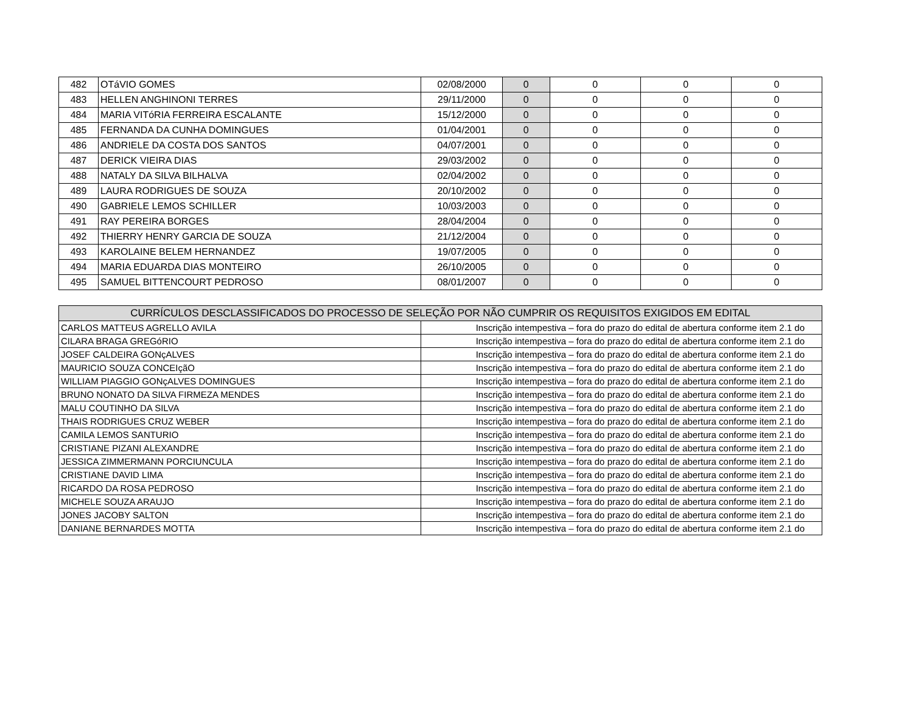| 482 | OTáVIO GOMES | 02/08/2000 | 0 | 0 | 0 | 0 |
| 483 | HELLEN ANGHINONI TERRES | 29/11/2000 | 0 | 0 | 0 | 0 |
| 484 | MARIA VITóRIA FERREIRA ESCALANTE | 15/12/2000 | 0 | 0 | 0 | 0 |
| 485 | FERNANDA DA CUNHA DOMINGUES | 01/04/2001 | 0 | 0 | 0 | 0 |
| 486 | ANDRIELE DA COSTA DOS SANTOS | 04/07/2001 | 0 | 0 | 0 | 0 |
| 487 | DERICK VIEIRA DIAS | 29/03/2002 | 0 | 0 | 0 | 0 |
| 488 | NATALY DA SILVA BILHALVA | 02/04/2002 | 0 | 0 | 0 | 0 |
| 489 | LAURA RODRIGUES DE SOUZA | 20/10/2002 | 0 | 0 | 0 | 0 |
| 490 | GABRIELE LEMOS SCHILLER | 10/03/2003 | 0 | 0 | 0 | 0 |
| 491 | RAY PEREIRA BORGES | 28/04/2004 | 0 | 0 | 0 | 0 |
| 492 | THIERRY HENRY GARCIA DE SOUZA | 21/12/2004 | 0 | 0 | 0 | 0 |
| 493 | KAROLAINE BELEM HERNANDEZ | 19/07/2005 | 0 | 0 | 0 | 0 |
| 494 | MARIA EDUARDA DIAS MONTEIRO | 26/10/2005 | 0 | 0 | 0 | 0 |
| 495 | SAMUEL BITTENCOURT PEDROSO | 08/01/2007 | 0 | 0 | 0 | 0 |
| CURRÍCULOS DESCLASSIFICADOS DO PROCESSO DE SELEÇÃO POR NÃO CUMPRIR OS REQUISITOS EXIGIDOS EM EDITAL | |
| --- | --- |
| CARLOS MATTEUS AGRELLO AVILA | Inscrição intempestiva – fora do prazo do edital de abertura conforme item 2.1 do |
| CILARA BRAGA GREGóRIO | Inscrição intempestiva – fora do prazo do edital de abertura conforme item 2.1 do |
| JOSEF CALDEIRA GONçALVES | Inscrição intempestiva – fora do prazo do edital de abertura conforme item 2.1 do |
| MAURICIO SOUZA CONCEIçãO | Inscrição intempestiva – fora do prazo do edital de abertura conforme item 2.1 do |
| WILLIAM PIAGGIO GONçALVES DOMINGUES | Inscrição intempestiva – fora do prazo do edital de abertura conforme item 2.1 do |
| BRUNO NONATO DA SILVA FIRMEZA MENDES | Inscrição intempestiva – fora do prazo do edital de abertura conforme item 2.1 do |
| MALU COUTINHO DA SILVA | Inscrição intempestiva – fora do prazo do edital de abertura conforme item 2.1 do |
| THAIS RODRIGUES CRUZ WEBER | Inscrição intempestiva – fora do prazo do edital de abertura conforme item 2.1 do |
| CAMILA LEMOS SANTURIO | Inscrição intempestiva – fora do prazo do edital de abertura conforme item 2.1 do |
| CRISTIANE PIZANI ALEXANDRE | Inscrição intempestiva – fora do prazo do edital de abertura conforme item 2.1 do |
| JESSICA ZIMMERMANN PORCIUNCULA | Inscrição intempestiva – fora do prazo do edital de abertura conforme item 2.1 do |
| CRISTIANE DAVID LIMA | Inscrição intempestiva – fora do prazo do edital de abertura conforme item 2.1 do |
| RICARDO DA ROSA PEDROSO | Inscrição intempestiva – fora do prazo do edital de abertura conforme item 2.1 do |
| MICHELE SOUZA ARAUJO | Inscrição intempestiva – fora do prazo do edital de abertura conforme item 2.1 do |
| JONES JACOBY SALTON | Inscrição intempestiva – fora do prazo do edital de abertura conforme item 2.1 do |
| DANIANE BERNARDES MOTTA | Inscrição intempestiva – fora do prazo do edital de abertura conforme item 2.1 do |